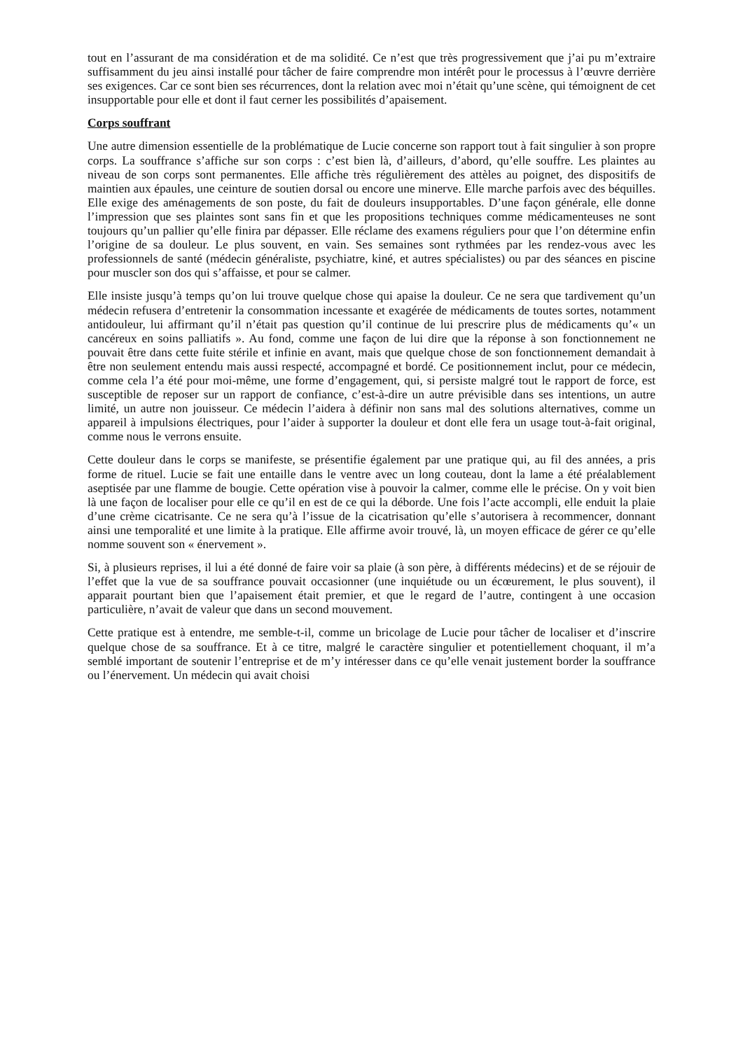tout en l’assurant de ma considération et de ma solidité. Ce n’est que très progressivement que j’ai pu m’extraire suffisamment du jeu ainsi installé pour tâcher de faire comprendre mon intérêt pour le processus à l’œuvre derrière ses exigences. Car ce sont bien ses récurrences, dont la relation avec moi n’était qu’une scène, qui témoignent de cet insupportable pour elle et dont il faut cerner les possibilités d’apaisement.
Corps souffrant
Une autre dimension essentielle de la problématique de Lucie concerne son rapport tout à fait singulier à son propre corps. La souffrance s’affiche sur son corps : c’est bien là, d’ailleurs, d’abord, qu’elle souffre. Les plaintes au niveau de son corps sont permanentes. Elle affiche très régulièrement des attèles au poignet, des dispositifs de maintien aux épaules, une ceinture de soutien dorsal ou encore une minerve. Elle marche parfois avec des béquilles. Elle exige des aménagements de son poste, du fait de douleurs insupportables. D’une façon générale, elle donne l’impression que ses plaintes sont sans fin et que les propositions techniques comme médicamenteuses ne sont toujours qu’un pallier qu’elle finira par dépasser. Elle réclame des examens réguliers pour que l’on détermine enfin l’origine de sa douleur. Le plus souvent, en vain. Ses semaines sont rythmées par les rendez-vous avec les professionnels de santé (médecin généraliste, psychiatre, kiné, et autres spécialistes) ou par des séances en piscine pour muscler son dos qui s’affaisse, et pour se calmer.
Elle insiste jusqu’à temps qu’on lui trouve quelque chose qui apaise la douleur. Ce ne sera que tardivement qu’un médecin refusera d’entretenir la consommation incessante et exagérée de médicaments de toutes sortes, notamment antidouleur, lui affirmant qu’il n’était pas question qu’il continue de lui prescrire plus de médicaments qu’« un cancéreux en soins palliatifs ». Au fond, comme une façon de lui dire que la réponse à son fonctionnement ne pouvait être dans cette fuite stérile et infinie en avant, mais que quelque chose de son fonctionnement demandait à être non seulement entendu mais aussi respecté, accompagné et bordé. Ce positionnement inclut, pour ce médecin, comme cela l’a été pour moi-même, une forme d’engagement, qui, si persiste malgré tout le rapport de force, est susceptible de reposer sur un rapport de confiance, c’est-à-dire un autre prévisible dans ses intentions, un autre limité, un autre non jouisseur. Ce médecin l’aidera à définir non sans mal des solutions alternatives, comme un appareil à impulsions électriques, pour l’aider à supporter la douleur et dont elle fera un usage tout-à-fait original, comme nous le verrons ensuite.
Cette douleur dans le corps se manifeste, se présentifie également par une pratique qui, au fil des années, a pris forme de rituel. Lucie se fait une entaille dans le ventre avec un long couteau, dont la lame a été préalablement aseptisée par une flamme de bougie. Cette opération vise à pouvoir la calmer, comme elle le précise. On y voit bien là une façon de localiser pour elle ce qu’il en est de ce qui la déborde. Une fois l’acte accompli, elle enduit la plaie d’une crème cicatrisante. Ce ne sera qu’à l’issue de la cicatrisation qu’elle s’autorisera à recommencer, donnant ainsi une temporalité et une limite à la pratique. Elle affirme avoir trouvé, là, un moyen efficace de gérer ce qu’elle nomme souvent son « énervement ».
Si, à plusieurs reprises, il lui a été donné de faire voir sa plaie (à son père, à différents médecins) et de se réjouir de l’effet que la vue de sa souffrance pouvait occasionner (une inquiétude ou un écœurement, le plus souvent), il apparait pourtant bien que l’apaisement était premier, et que le regard de l’autre, contingent à une occasion particulière, n’avait de valeur que dans un second mouvement.
Cette pratique est à entendre, me semble-t-il, comme un bricolage de Lucie pour tâcher de localiser et d’inscrire quelque chose de sa souffrance. Et à ce titre, malgré le caractère singulier et potentiellement choquant, il m’a semblé important de soutenir l’entreprise et de m’y intéresser dans ce qu’elle venait justement border la souffrance ou l’énervement. Un médecin qui avait choisi